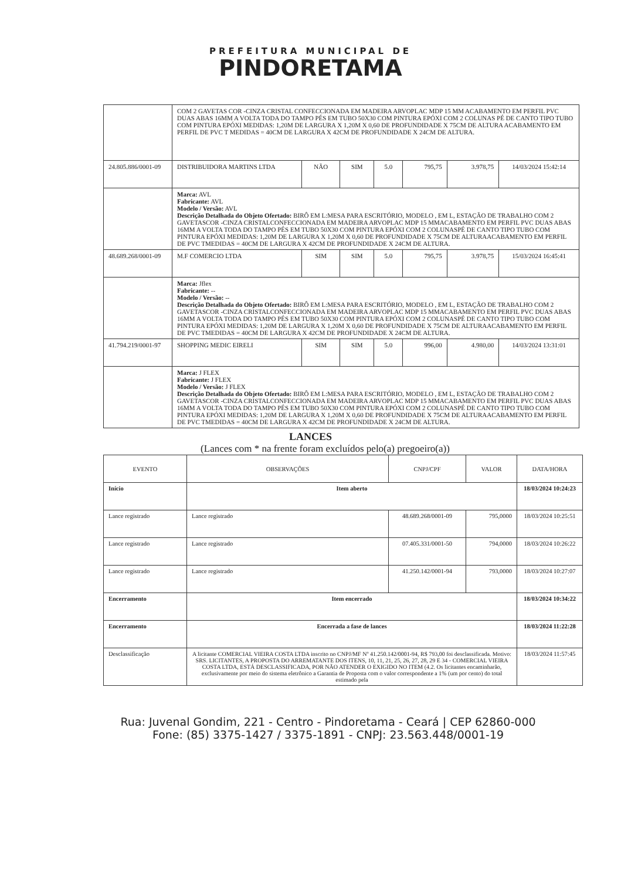PREFEITURA MUNICIPAL DE
PINDORETAMA
| | COM 2 GAVETAS COR -CINZA CRISTAL CONFECCIONADA EM MADEIRA ARVOPLAC MDP 15 MM ACABAMENTO EM PERFIL PVC DUAS ABAS 16MM A VOLTA TODA DO TAMPO PÉS EM TUBO 50X30 COM PINTURA EPÓXI COM 2 COLUNAS PÉ DE CANTO TIPO TUBO COM PINTURA EPÓXI MEDIDAS: 1,20M DE LARGURA X 1,20M X 0,60 DE PROFUNDIDADE X 75CM DE ALTURA ACABAMENTO EM PERFIL DE PVC T MEDIDAS = 40CM DE LARGURA X 42CM DE PROFUNDIDADE X 24CM DE ALTURA. | | | | | | |
| 24.805.886/0001-09 | DISTRIBUIDORA MARTINS LTDA | NÃO | SIM | 5.0 | 795,75 | 3.978,75 | 14/03/2024 15:42:14 |
| | Marca: AVL Fabricante: AVL Modelo / Versão: AVL Descrição Detalhada do Objeto Ofertado: BIRÔ EM L:MESA PARA ESCRITÓRIO, MODELO , EM L, ESTAÇÃO DE TRABALHO COM 2 GAVETASCOR -CINZA CRISTALCONFECCIONADA EM MADEIRA ARVOPLAC MDP 15 MMACABAMENTO EM PERFIL PVC DUAS ABAS 16MM A VOLTA TODA DO TAMPO PÉS EM TUBO 50X30 COM PINTURA EPÓXI COM 2 COLUNASPÉ DE CANTO TIPO TUBO COM PINTURA EPÓXI MEDIDAS: 1,20M DE LARGURA X 1,20M X 0,60 DE PROFUNDIDADE X 75CM DE ALTURAACABAMENTO EM PERFIL DE PVC TMEDIDAS = 40CM DE LARGURA X 42CM DE PROFUNDIDADE X 24CM DE ALTURA. | | | | | | |
| 48.689.268/0001-09 | M.F COMERCIO LTDA | SIM | SIM | 5.0 | 795,75 | 3.978,75 | 15/03/2024 16:45:41 |
| | Marca: Jflex Fabricante: -- Modelo / Versão: -- Descrição Detalhada do Objeto Ofertado: BIRÔ EM L:MESA PARA ESCRITÓRIO, MODELO , EM L, ESTAÇÃO DE TRABALHO COM 2 GAVETASCOR -CINZA CRISTALCONFECCIONADA EM MADEIRA ARVOPLAC MDP 15 MMACABAMENTO EM PERFIL PVC DUAS ABAS 16MM A VOLTA TODA DO TAMPO PÉS EM TUBO 50X30 COM PINTURA EPÓXI COM 2 COLUNASPÉ DE CANTO TIPO TUBO COM PINTURA EPÓXI MEDIDAS: 1,20M DE LARGURA X 1,20M X 0,60 DE PROFUNDIDADE X 75CM DE ALTURAACABAMENTO EM PERFIL DE PVC TMEDIDAS = 40CM DE LARGURA X 42CM DE PROFUNDIDADE X 24CM DE ALTURA. | | | | | | |
| 41.794.219/0001-97 | SHOPPING MEDIC EIRELI | SIM | SIM | 5.0 | 996,00 | 4.980,00 | 14/03/2024 13:31:01 |
| | Marca: J FLEX Fabricante: J FLEX Modelo / Versão: J FLEX Descrição Detalhada do Objeto Ofertado: BIRÔ EM L:MESA PARA ESCRITÓRIO, MODELO , EM L, ESTAÇÃO DE TRABALHO COM 2 GAVETASCOR -CINZA CRISTALCONFECCIONADA EM MADEIRA ARVOPLAC MDP 15 MMACABAMENTO EM PERFIL PVC DUAS ABAS 16MM A VOLTA TODA DO TAMPO PÉS EM TUBO 50X30 COM PINTURA EPÓXI COM 2 COLUNASPÉ DE CANTO TIPO TUBO COM PINTURA EPÓXI MEDIDAS: 1,20M DE LARGURA X 1,20M X 0,60 DE PROFUNDIDADE X 75CM DE ALTURAACABAMENTO EM PERFIL DE PVC TMEDIDAS = 40CM DE LARGURA X 42CM DE PROFUNDIDADE X 24CM DE ALTURA. | | | | | | |
LANCES
(Lances com * na frente foram excluídos pelo(a) pregoeiro(a))
| EVENTO | OBSERVAÇÕES | CNPJ/CPF | VALOR | DATA/HORA |
| --- | --- | --- | --- | --- |
| Início | Item aberto | | | 18/03/2024 10:24:23 |
| Lance registrado | Lance registrado | 48.689.268/0001-09 | 795,0000 | 18/03/2024 10:25:51 |
| Lance registrado | Lance registrado | 07.405.331/0001-50 | 794,0000 | 18/03/2024 10:26:22 |
| Lance registrado | Lance registrado | 41.250.142/0001-94 | 793,0000 | 18/03/2024 10:27:07 |
| Encerramento | Item encerrado | | | 18/03/2024 10:34:22 |
| Encerramento | Encerrada a fase de lances | | | 18/03/2024 11:22:28 |
| Desclassificação | A licitante COMERCIAL VIEIRA COSTA LTDA inscrito no CNPJ/MF Nº 41.250.142/0001-94, R$ 793,00 foi desclassificada. Motivo: SRS. LICITANTES, A PROPOSTA DO ARREMATANTE DOS ITENS, 10, 11, 21, 25, 26, 27, 28, 29 E 34 - COMERCIAL VIEIRA COSTA LTDA, ESTÁ DESCLASSIFICADA, POR NÃO ATENDER O EXIGIDO NO ITEM (4.2. Os licitantes encaminharão, exclusivamente por meio do sistema eletrônico a Garantia de Proposta com o valor correspondente a 1% (um por cento) do total estimado pela | | | 18/03/2024 11:57:45 |
Rua: Juvenal Gondim, 221 - Centro - Pindoretama - Ceará | CEP 62860-000
Fone: (85) 3375-1427 / 3375-1891 - CNPJ: 23.563.448/0001-19